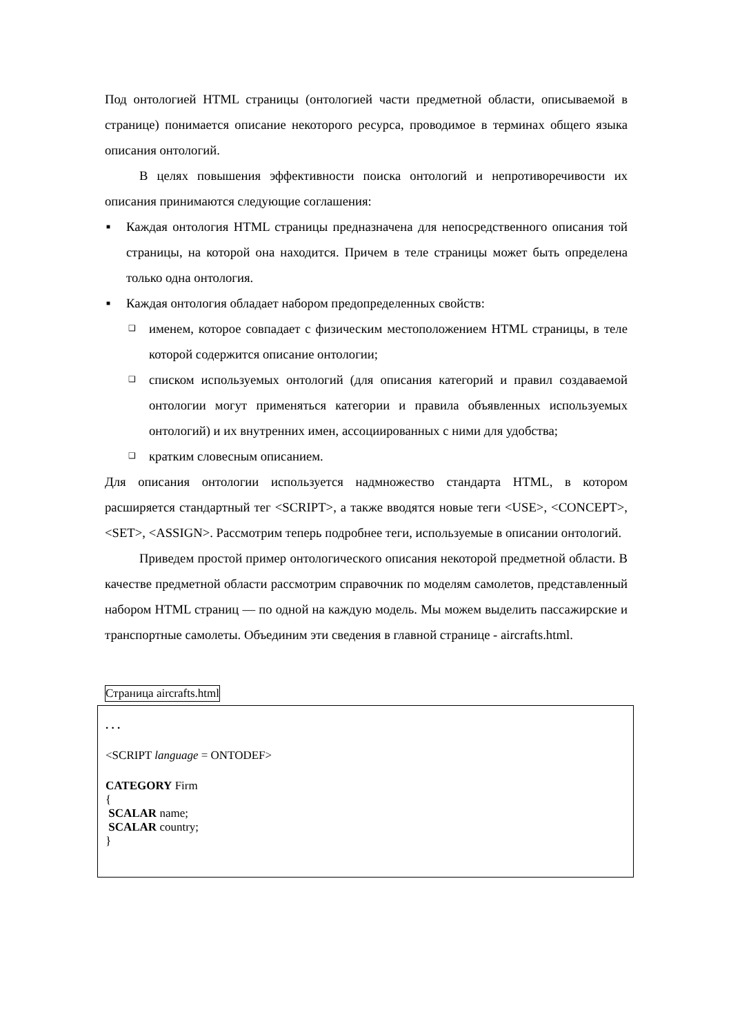Под онтологией HTML страницы (онтологией части предметной области, описываемой в странице) понимается описание некоторого ресурса, проводимое в терминах общего языка описания онтологий.
В целях повышения эффективности поиска онтологий и непротиворечивости их описания принимаются следующие соглашения:
■ Каждая онтология HTML страницы предназначена для непосредственного описания той страницы, на которой она находится. Причем в теле страницы может быть определена только одна онтология.
■ Каждая онтология обладает набором предопределенных свойств:
❑ именем, которое совпадает с физическим местоположением HTML страницы, в теле которой содержится описание онтологии;
❑ списком используемых онтологий (для описания категорий и правил создаваемой онтологии могут применяться категории и правила объявленных используемых онтологий) и их внутренних имен, ассоциированных с ними для удобства;
❑ кратким словесным описанием.
Для описания онтологии используется надмножество стандарта HTML, в котором расширяется стандартный тег <SCRIPT>, а также вводятся новые теги <USE>, <CONCEPT>, <SET>, <ASSIGN>. Рассмотрим теперь подробнее теги, используемые в описании онтологий.
Приведем простой пример онтологического описания некоторой предметной области. В качестве предметной области рассмотрим справочник по моделям самолетов, представленный набором HTML страниц — по одной на каждую модель. Мы можем выделить пассажирские и транспортные самолеты. Объединим эти сведения в главной странице - aircrafts.html.
Страница aircrafts.html
. . .
<SCRIPT language = ONTODEF>
CATEGORY Firm
{
SCALAR name;
SCALAR country;
}